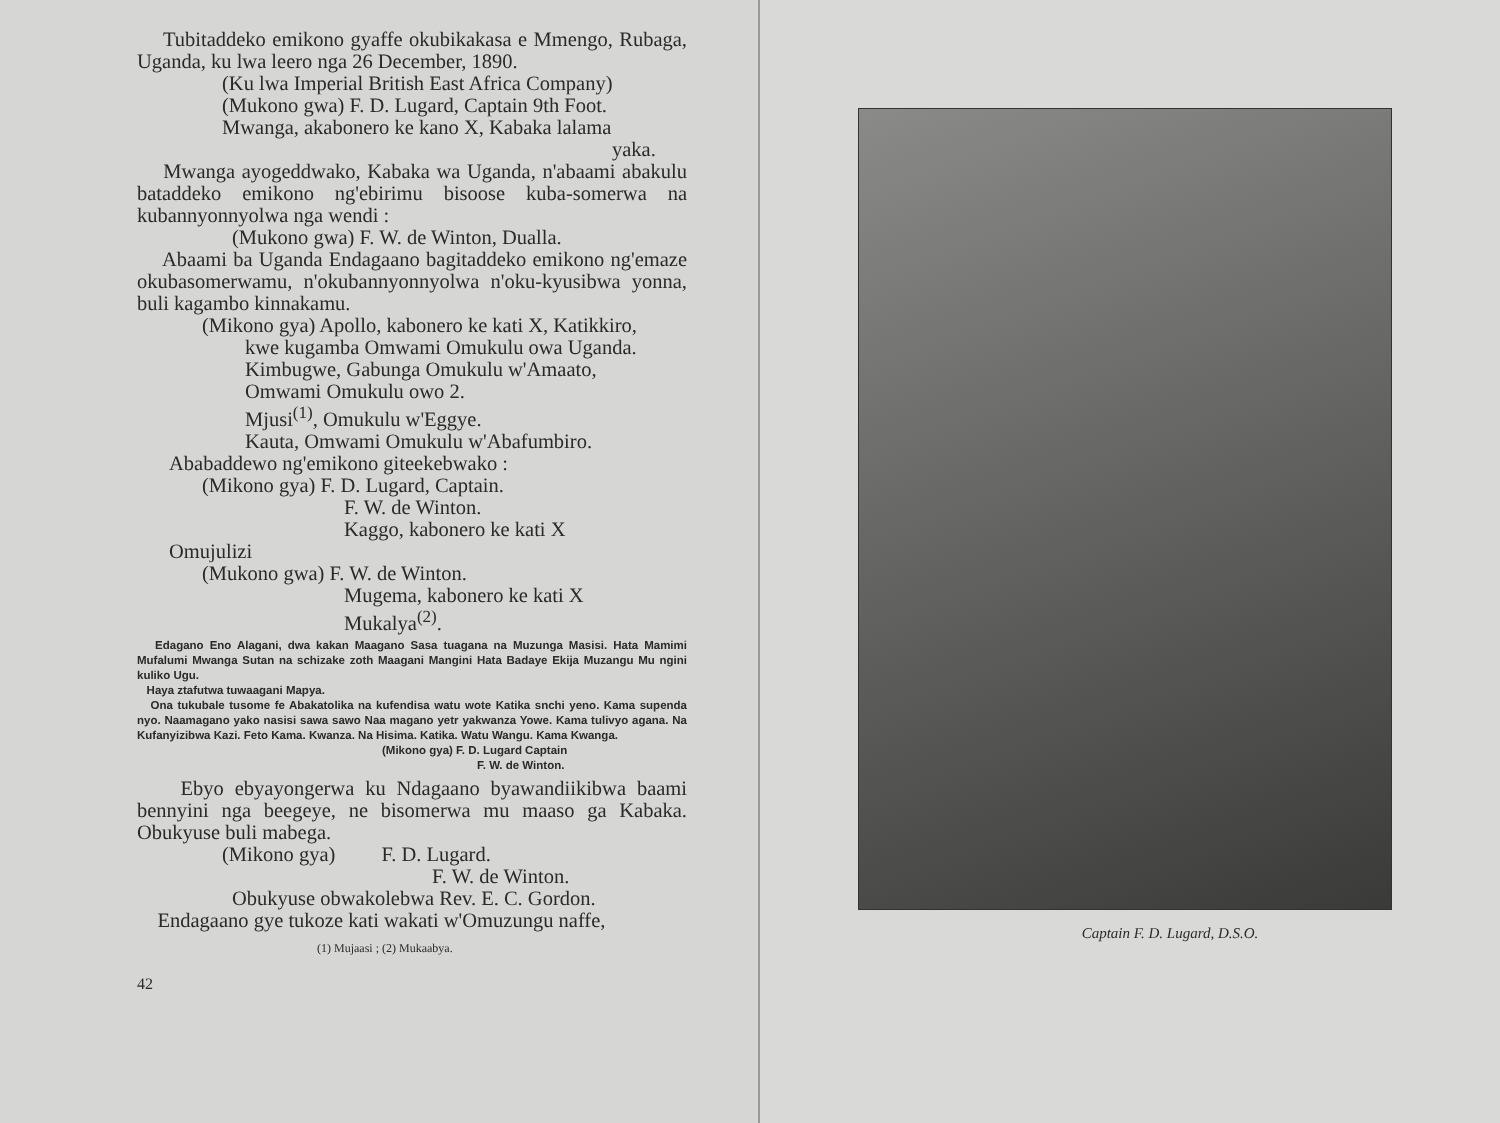Tubitaddeko emikono gyaffe okubikakasa e Mmengo, Rubaga, Uganda, ku lwa leero nga 26 December, 1890.
(Ku lwa Imperial British East Africa Company)
(Mukono gwa) F. D. Lugard, Captain 9th Foot.
Mwanga, akabonero ke kano X, Kabaka lalama
yaka.
Mwanga ayogeddwako, Kabaka wa Uganda, n'abaami abakulu bataddeko emikono ng'ebirimu bisoose kuba-somerwa na kubannyonnyolwa nga wendi :
(Mukono gwa) F. W. de Winton, Dualla.
Abaami ba Uganda Endagaano bagitaddeko emikono ng'emaze okubasomerwamu, n'okubannyonnyolwa n'oku-kyusibwa yonna, buli kagambo kinnakamu.
(Mikono gya) Apollo, kabonero ke kati X, Katikkiro,
kwe kugamba Omwami Omukulu owa Uganda.
Kimbugwe, Gabunga Omukulu w'Amaato,
Omwami Omukulu owo 2.
Mjusi<sup>(1)</sup>, Omukulu w'Eggye.
Kauta, Omwami Omukulu w'Abafumbiro.
Ababaddewo ng'emikono giteekebwako :
(Mikono gya) F. D. Lugard, Captain.
F. W. de Winton.
Kaggo, kabonero ke kati X
Omujulizi
(Mukono gwa) F. W. de Winton.
Mugema, kabonero ke kati X
Mukalya<sup>(2)</sup>.
Edagano Eno Alagani, dwa kakan Maagano Sasa tuagana na Muzunga Masisi. Hata Mamimi Mufalumi Mwanga Sutan na schizake zoth Maagani Mangini Hata Badaye Ekija Muzangu Mu ngini kuliko Ugu.
Haya ztafutwa tuwaagani Mapya.
Ona tukubale tusome fe Abakatolika na kufendisa watu wote Katika snchi yeno. Kama supenda nyo. Naamagano yako nasisi sawa sawo Naa magano yetr yakwanza Yowe. Kama tulivyo agana. Na Kufanyizibwa Kazi. Feto Kama. Kwanza. Na Hisima. Katika. Watu Wangu. Kama Kwanga.
(Mikono gya) F. D. Lugard Captain
F. W. de Winton.
Ebyo ebyayongerwa ku Ndagaano byawandiikibwa baami bennyini nga beegeye, ne bisomerwa mu maaso ga Kabaka. Obukyuse buli mabega.
(Mikono gya) F. D. Lugard.
F. W. de Winton.
Obukyuse obwakolebwa Rev. E. C. Gordon.
Endagaano gye tukoze kati wakati w'Omuzungu naffe,
(1) Mujaasi ; (2) Mukaabya.
42
Captain F. D. Lugard, D.S.O.